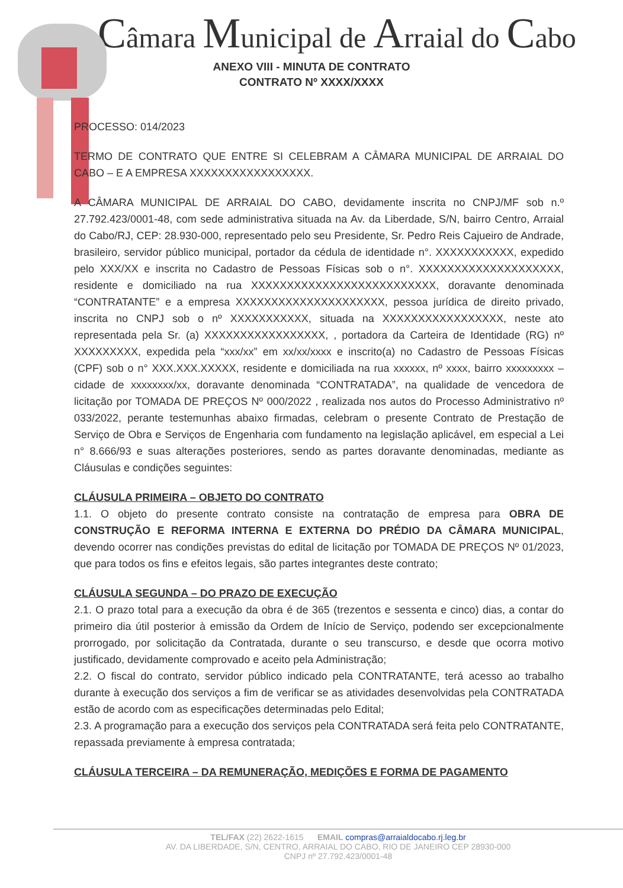Câmara Municipal de Arraial do Cabo
ANEXO VIII - MINUTA DE CONTRATO
CONTRATO Nº XXXX/XXXX
PROCESSO: 014/2023
TERMO DE CONTRATO QUE ENTRE SI CELEBRAM A CÂMARA MUNICIPAL DE ARRAIAL DO CABO – E A EMPRESA XXXXXXXXXXXXXXXXX.
A CÂMARA MUNICIPAL DE ARRAIAL DO CABO, devidamente inscrita no CNPJ/MF sob n.º 27.792.423/0001-48, com sede administrativa situada na Av. da Liberdade, S/N, bairro Centro, Arraial do Cabo/RJ, CEP: 28.930-000, representado pelo seu Presidente, Sr. Pedro Reis Cajueiro de Andrade, brasileiro, servidor público municipal, portador da cédula de identidade n°. XXXXXXXXXXX, expedido pelo XXX/XX e inscrita no Cadastro de Pessoas Físicas sob o n°. XXXXXXXXXXXXXXXXXXXX, residente e domiciliado na rua XXXXXXXXXXXXXXXXXXXXXXXXXX, doravante denominada “CONTRATANTE” e a empresa XXXXXXXXXXXXXXXXXXXXX, pessoa jurídica de direito privado, inscrita no CNPJ sob o nº XXXXXXXXXXX, situada na XXXXXXXXXXXXXXXXX, neste ato representada pela Sr. (a) XXXXXXXXXXXXXXXXX, , portadora da Carteira de Identidade (RG) nº XXXXXXXXX, expedida pela “xxx/xx” em xx/xx/xxxx e inscrito(a) no Cadastro de Pessoas Físicas (CPF) sob o n° XXX.XXX.XXXXX, residente e domiciliada na rua xxxxxx, nº xxxx, bairro xxxxxxxxx – cidade de xxxxxxxx/xx, doravante denominada “CONTRATADA”, na qualidade de vencedora de licitação por TOMADA DE PREÇOS Nº 000/2022 , realizada nos autos do Processo Administrativo nº 033/2022, perante testemunhas abaixo firmadas, celebram o presente Contrato de Prestação de Serviço de Obra e Serviços de Engenharia com fundamento na legislação aplicável, em especial a Lei n° 8.666/93 e suas alterações posteriores, sendo as partes doravante denominadas, mediante as Cláusulas e condições seguintes:
CLÁUSULA PRIMEIRA – OBJETO DO CONTRATO
1.1. O objeto do presente contrato consiste na contratação de empresa para OBRA DE CONSTRUÇÃO E REFORMA INTERNA E EXTERNA DO PRÉDIO DA CÂMARA MUNICIPAL, devendo ocorrer nas condições previstas do edital de licitação por TOMADA DE PREÇOS Nº 01/2023, que para todos os fins e efeitos legais, são partes integrantes deste contrato;
CLÁUSULA SEGUNDA – DO PRAZO DE EXECUÇÃO
2.1. O prazo total para a execução da obra é de 365 (trezentos e sessenta e cinco) dias, a contar do primeiro dia útil posterior à emissão da Ordem de Início de Serviço, podendo ser excepcionalmente prorrogado, por solicitação da Contratada, durante o seu transcurso, e desde que ocorra motivo justificado, devidamente comprovado e aceito pela Administração;
2.2. O fiscal do contrato, servidor público indicado pela CONTRATANTE, terá acesso ao trabalho durante à execução dos serviços a fim de verificar se as atividades desenvolvidas pela CONTRATADA estão de acordo com as especificações determinadas pelo Edital;
2.3. A programação para a execução dos serviços pela CONTRATADA será feita pelo CONTRATANTE, repassada previamente à empresa contratada;
CLÁUSULA TERCEIRA – DA REMUNERAÇÃO, MEDIÇÕES E FORMA DE PAGAMENTO
TEL/FAX (22) 2622-1615 EMAIL compras@arraialdocabo.rj.leg.br
AV. DA LIBERDADE, S/N, CENTRO, ARRAIAL DO CABO, RIO DE JANEIRO CEP 28930-000
CNPJ nº 27.792.423/0001-48